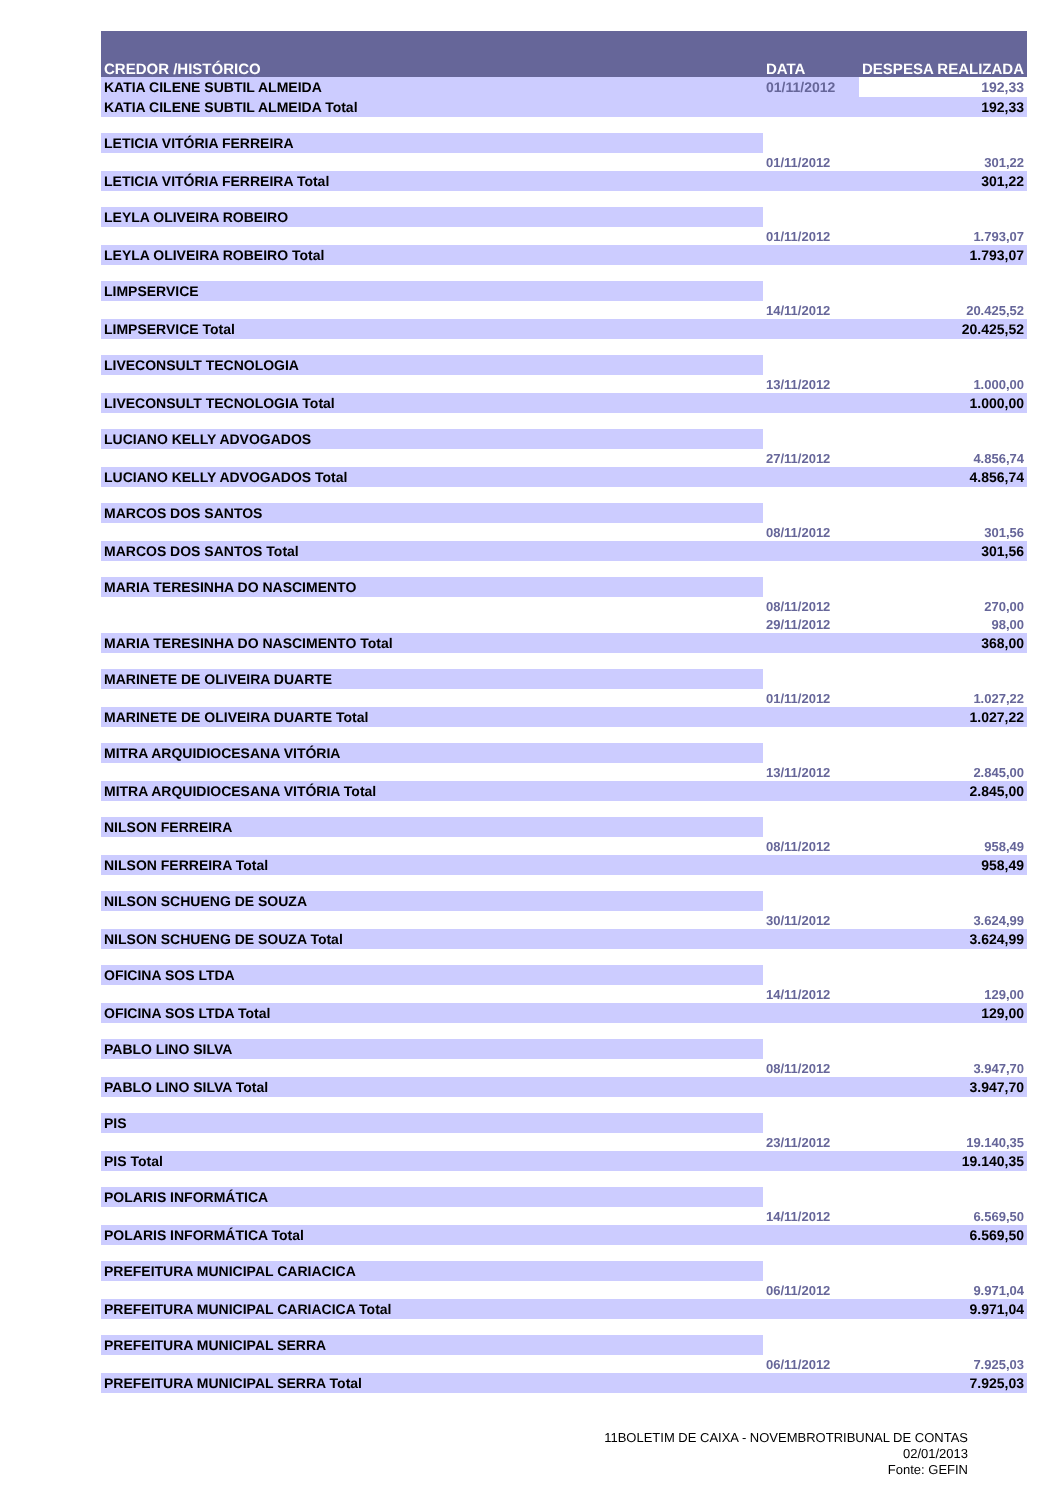| CREDOR /HISTÓRICO | DATA | DESPESA REALIZADA |
| --- | --- | --- |
| KATIA CILENE SUBTIL ALMEIDA | 01/11/2012 | 192,33 |
| KATIA CILENE SUBTIL ALMEIDA Total | | 192,33 |
| LETICIA VITÓRIA FERREIRA | | |
| | 01/11/2012 | 301,22 |
| LETICIA VITÓRIA FERREIRA Total | | 301,22 |
| LEYLA OLIVEIRA ROBEIRO | | |
| | 01/11/2012 | 1.793,07 |
| LEYLA OLIVEIRA ROBEIRO Total | | 1.793,07 |
| LIMPSERVICE | | |
| | 14/11/2012 | 20.425,52 |
| LIMPSERVICE Total | | 20.425,52 |
| LIVECONSULT TECNOLOGIA | | |
| | 13/11/2012 | 1.000,00 |
| LIVECONSULT TECNOLOGIA Total | | 1.000,00 |
| LUCIANO KELLY ADVOGADOS | | |
| | 27/11/2012 | 4.856,74 |
| LUCIANO KELLY ADVOGADOS Total | | 4.856,74 |
| MARCOS DOS SANTOS | | |
| | 08/11/2012 | 301,56 |
| MARCOS DOS SANTOS Total | | 301,56 |
| MARIA TERESINHA DO NASCIMENTO | | |
| | 08/11/2012 | 270,00 |
| | 29/11/2012 | 98,00 |
| MARIA TERESINHA DO NASCIMENTO Total | | 368,00 |
| MARINETE DE OLIVEIRA DUARTE | | |
| | 01/11/2012 | 1.027,22 |
| MARINETE DE OLIVEIRA DUARTE Total | | 1.027,22 |
| MITRA ARQUIDIOCESANA VITÓRIA | | |
| | 13/11/2012 | 2.845,00 |
| MITRA ARQUIDIOCESANA VITÓRIA Total | | 2.845,00 |
| NILSON FERREIRA | | |
| | 08/11/2012 | 958,49 |
| NILSON FERREIRA Total | | 958,49 |
| NILSON SCHUENG DE SOUZA | | |
| | 30/11/2012 | 3.624,99 |
| NILSON SCHUENG DE SOUZA Total | | 3.624,99 |
| OFICINA SOS LTDA | | |
| | 14/11/2012 | 129,00 |
| OFICINA SOS LTDA Total | | 129,00 |
| PABLO LINO SILVA | | |
| | 08/11/2012 | 3.947,70 |
| PABLO LINO SILVA Total | | 3.947,70 |
| PIS | | |
| | 23/11/2012 | 19.140,35 |
| PIS Total | | 19.140,35 |
| POLARIS INFORMÁTICA | | |
| | 14/11/2012 | 6.569,50 |
| POLARIS INFORMÁTICA Total | | 6.569,50 |
| PREFEITURA MUNICIPAL CARIACICA | | |
| | 06/11/2012 | 9.971,04 |
| PREFEITURA MUNICIPAL CARIACICA Total | | 9.971,04 |
| PREFEITURA MUNICIPAL SERRA | | |
| | 06/11/2012 | 7.925,03 |
| PREFEITURA MUNICIPAL SERRA Total | | 7.925,03 |
11BOLETIM DE CAIXA - NOVEMBROTRIBUNAL DE CONTAS
02/01/2013
Fonte: GEFIN